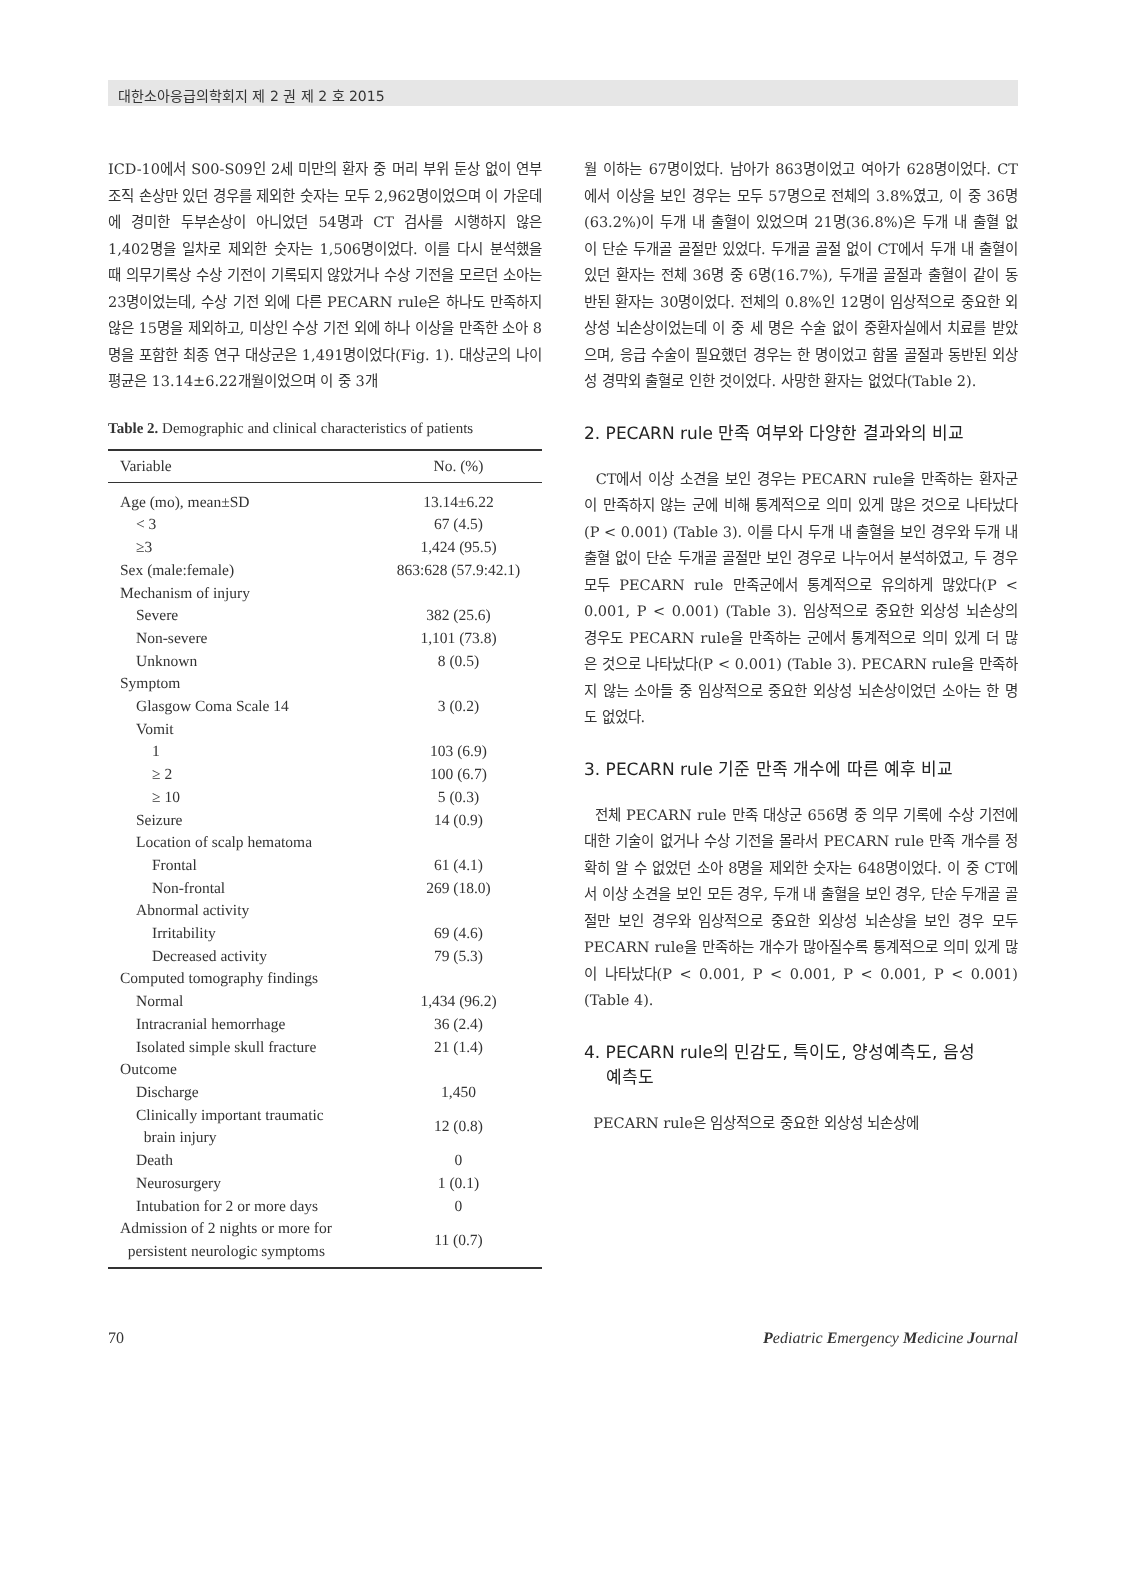대한소아응급의학회지 제 2 권 제 2 호 2015
ICD-10에서 S00-S09인 2세 미만의 환자 중 머리 부위 둔상 없이 연부조직 손상만 있던 경우를 제외한 숫자는 모두 2,962명이었으며 이 가운데에 경미한 두부손상이 아니었던 54명과 CT 검사를 시행하지 않은 1,402명을 일차로 제외한 숫자는 1,506명이었다. 이를 다시 분석했을 때 의무기록상 수상 기전이 기록되지 않았거나 수상 기전을 모르던 소아는 23명이었는데, 수상 기전 외에 다른 PECARN rule은 하나도 만족하지 않은 15명을 제외하고, 미상인 수상 기전 외에 하나 이상을 만족한 소아 8명을 포함한 최종 연구 대상군은 1,491명이었다(Fig. 1). 대상군의 나이 평균은 13.14±6.22개월이었으며 이 중 3개
Table 2. Demographic and clinical characteristics of patients
| Variable | No. (%) |
| --- | --- |
| Age (mo), mean±SD | 13.14±6.22 |
| < 3 | 67 (4.5) |
| ≥3 | 1,424 (95.5) |
| Sex (male:female) | 863:628 (57.9:42.1) |
| Mechanism of injury | |
| Severe | 382 (25.6) |
| Non-severe | 1,101 (73.8) |
| Unknown | 8 (0.5) |
| Symptom | |
| Glasgow Coma Scale 14 | 3 (0.2) |
| Vomit | |
| 1 | 103 (6.9) |
| ≥ 2 | 100 (6.7) |
| ≥ 10 | 5 (0.3) |
| Seizure | 14 (0.9) |
| Location of scalp hematoma | |
| Frontal | 61 (4.1) |
| Non-frontal | 269 (18.0) |
| Abnormal activity | |
| Irritability | 69 (4.6) |
| Decreased activity | 79 (5.3) |
| Computed tomography findings | |
| Normal | 1,434 (96.2) |
| Intracranial hemorrhage | 36 (2.4) |
| Isolated simple skull fracture | 21 (1.4) |
| Outcome | |
| Discharge | 1,450 |
| Clinically important traumatic brain injury | 12 (0.8) |
| Death | 0 |
| Neurosurgery | 1 (0.1) |
| Intubation for 2 or more days | 0 |
| Admission of 2 nights or more for persistent neurologic symptoms | 11 (0.7) |
월 이하는 67명이었다. 남아가 863명이었고 여아가 628명이었다. CT에서 이상을 보인 경우는 모두 57명으로 전체의 3.8%였고, 이 중 36명(63.2%)이 두개 내 출혈이 있었으며 21명(36.8%)은 두개 내 출혈 없이 단순 두개골 골절만 있었다. 두개골 골절 없이 CT에서 두개 내 출혈이 있던 환자는 전체 36명 중 6명(16.7%), 두개골 골절과 출혈이 같이 동반된 환자는 30명이었다. 전체의 0.8%인 12명이 임상적으로 중요한 외상성 뇌손상이었는데 이 중 세 명은 수술 없이 중환자실에서 치료를 받았으며, 응급 수술이 필요했던 경우는 한 명이었고 함몰 골절과 동반된 외상성 경막외 출혈로 인한 것이었다. 사망한 환자는 없었다(Table 2).
2. PECARN rule 만족 여부와 다양한 결과와의 비교
CT에서 이상 소견을 보인 경우는 PECARN rule을 만족하는 환자군이 만족하지 않는 군에 비해 통계적으로 의미 있게 많은 것으로 나타났다(P < 0.001) (Table 3). 이를 다시 두개 내 출혈을 보인 경우와 두개 내 출혈 없이 단순 두개골 골절만 보인 경우로 나누어서 분석하였고, 두 경우 모두 PECARN rule 만족군에서 통계적으로 유의하게 많았다(P < 0.001, P < 0.001) (Table 3). 임상적으로 중요한 외상성 뇌손상의 경우도 PECARN rule을 만족하는 군에서 통계적으로 의미 있게 더 많은 것으로 나타났다(P < 0.001) (Table 3). PECARN rule을 만족하지 않는 소아들 중 임상적으로 중요한 외상성 뇌손상이었던 소아는 한 명도 없었다.
3. PECARN rule 기준 만족 개수에 따른 예후 비교
전체 PECARN rule 만족 대상군 656명 중 의무 기록에 수상 기전에 대한 기술이 없거나 수상 기전을 몰라서 PECARN rule 만족 개수를 정확히 알 수 없었던 소아 8명을 제외한 숫자는 648명이었다. 이 중 CT에서 이상 소견을 보인 모든 경우, 두개 내 출혈을 보인 경우, 단순 두개골 골절만 보인 경우와 임상적으로 중요한 외상성 뇌손상을 보인 경우 모두 PECARN rule을 만족하는 개수가 많아질수록 통계적으로 의미 있게 많이 나타났다(P < 0.001, P < 0.001, P < 0.001, P < 0.001) (Table 4).
4. PECARN rule의 민감도, 특이도, 양성예측도, 음성
예측도
PECARN rule은 임상적으로 중요한 외상성 뇌손상에
70 Pediatric Emergency Medicine Journal